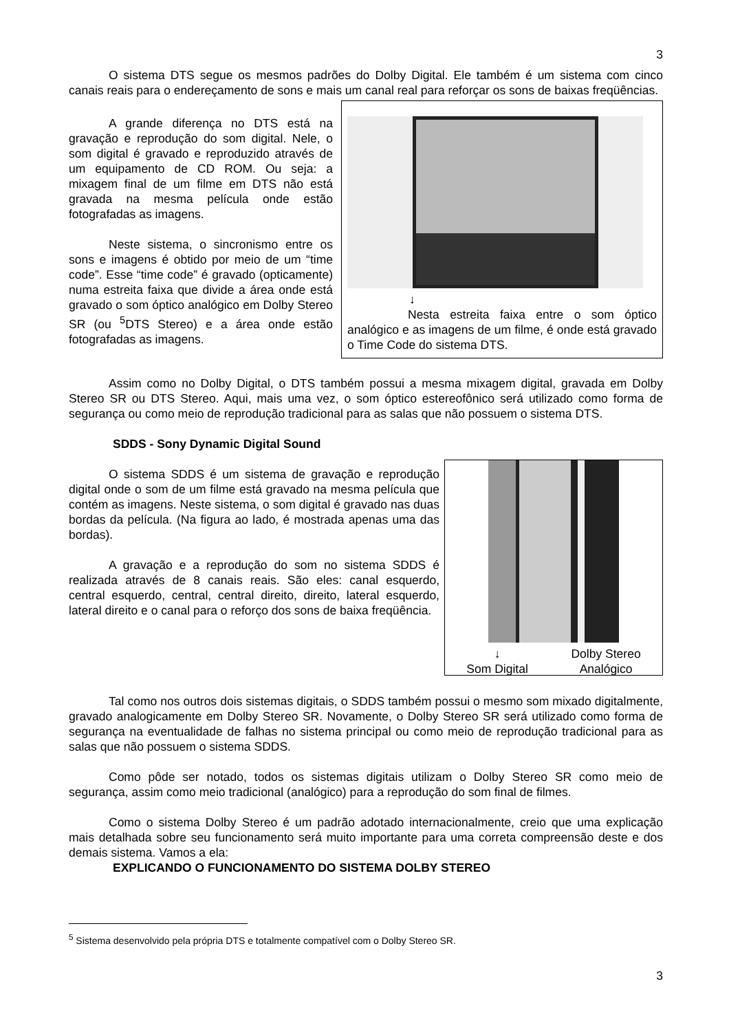3
O sistema DTS segue os mesmos padrões do Dolby Digital. Ele também é um sistema com cinco canais reais para o endereçamento de sons e mais um canal real para reforçar os sons de baixas freqüências.
A grande diferença no DTS está na gravação e reprodução do som digital. Nele, o som digital é gravado e reproduzido através de um equipamento de CD ROM. Ou seja: a mixagem final de um filme em DTS não está gravada na mesma película onde estão fotografadas as imagens.
Neste sistema, o sincronismo entre os sons e imagens é obtido por meio de um “time code”. Esse “time code” é gravado (opticamente) numa estreita faixa que divide a área onde está gravado o som óptico analógico em Dolby Stereo SR (ou <sup>5</sup>DTS Stereo) e a área onde estão fotografadas as imagens.
↓
Nesta estreita faixa entre o som óptico analógico e as imagens de um filme, é onde está gravado o Time Code do sistema DTS.
Assim como no Dolby Digital, o DTS também possui a mesma mixagem digital, gravada em Dolby Stereo SR ou DTS Stereo. Aqui, mais uma vez, o som óptico estereofônico será utilizado como forma de segurança ou como meio de reprodução tradicional para as salas que não possuem o sistema DTS.
SDDS - Sony Dynamic Digital Sound
O sistema SDDS é um sistema de gravação e reprodução digital onde o som de um filme está gravado na mesma película que contém as imagens. Neste sistema, o som digital é gravado nas duas bordas da película. (Na figura ao lado, é mostrada apenas uma das bordas).
A gravação e a reprodução do som no sistema SDDS é realizada através de 8 canais reais. São eles: canal esquerdo, central esquerdo, central, central direito, direito, lateral esquerdo, lateral direito e o canal para o reforço dos sons de baixa freqüência.
↓
Som Digital Dolby Stereo
Analógico
Tal como nos outros dois sistemas digitais, o SDDS também possui o mesmo som mixado digitalmente, gravado analogicamente em Dolby Stereo SR. Novamente, o Dolby Stereo SR será utilizado como forma de segurança na eventualidade de falhas no sistema principal ou como meio de reprodução tradicional para as salas que não possuem o sistema SDDS.
Como pôde ser notado, todos os sistemas digitais utilizam o Dolby Stereo SR como meio de segurança, assim como meio tradicional (analógico) para a reprodução do som final de filmes.
Como o sistema Dolby Stereo é um padrão adotado internacionalmente, creio que uma explicação mais detalhada sobre seu funcionamento será muito importante para uma correta compreensão deste e dos demais sistema. Vamos a ela:
EXPLICANDO O FUNCIONAMENTO DO SISTEMA DOLBY STEREO
<sup>5</sup> Sistema desenvolvido pela própria DTS e totalmente compatível com o Dolby Stereo SR.
3